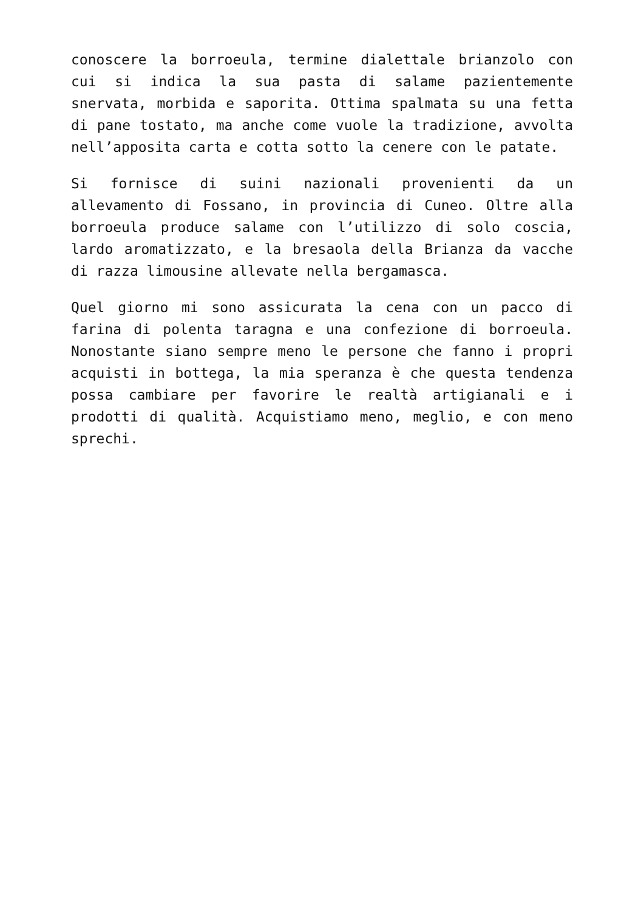conoscere la borroeula, termine dialettale brianzolo con cui si indica la sua pasta di salame pazientemente snervata, morbida e saporita. Ottima spalmata su una fetta di pane tostato, ma anche come vuole la tradizione, avvolta nell’apposita carta e cotta sotto la cenere con le patate.
Si fornisce di suini nazionali provenienti da un allevamento di Fossano, in provincia di Cuneo. Oltre alla borroeula produce salame con l’utilizzo di solo coscia, lardo aromatizzato, e la bresaola della Brianza da vacche di razza limousine allevate nella bergamasca.
Quel giorno mi sono assicurata la cena con un pacco di farina di polenta taragna e una confezione di borroeula. Nonostante siano sempre meno le persone che fanno i propri acquisti in bottega, la mia speranza è che questa tendenza possa cambiare per favorire le realtà artigianali e i prodotti di qualità. Acquistiamo meno, meglio, e con meno sprechi.